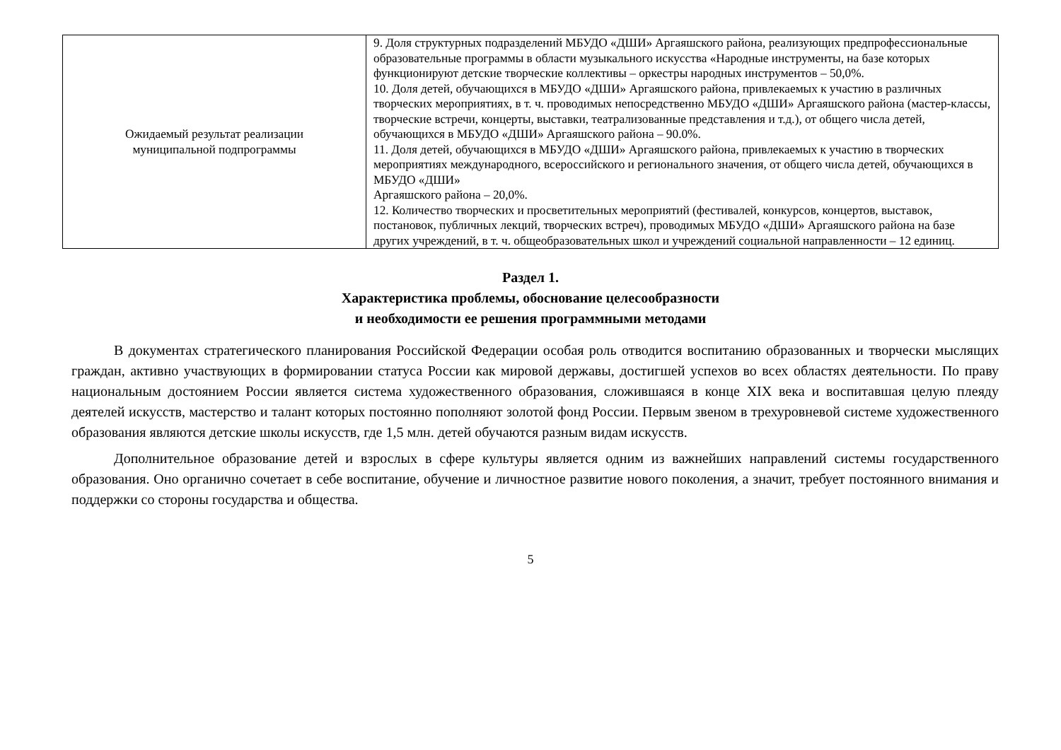| Ожидаемый результат реализации муниципальной подпрограммы | 9. Доля структурных подразделений МБУДО «ДШИ» Аргаяшского района, реализующих предпрофессиональные образовательные программы в области музыкального искусства «Народные инструменты, на базе которых функционируют детские творческие коллективы – оркестры народных инструментов – 50,0%. 10. Доля детей, обучающихся в МБУДО «ДШИ» Аргаяшского района, привлекаемых к участию в различных творческих мероприятиях, в т. ч. проводимых непосредственно МБУДО «ДШИ» Аргаяшского района (мастер-классы, творческие встречи, концерты, выставки, театрализованные представления и т.д.), от общего числа детей, обучающихся в МБУДО «ДШИ» Аргаяшского района – 90.0%. 11. Доля детей, обучающихся в МБУДО «ДШИ» Аргаяшского района, привлекаемых к участию в творческих мероприятиях международного, всероссийского и регионального значения, от общего числа детей, обучающихся в МБУДО «ДШИ» Аргаяшского района – 20,0%. 12. Количество творческих и просветительных мероприятий (фестивалей, конкурсов, концертов, выставок, постановок, публичных лекций, творческих встреч), проводимых МБУДО «ДШИ» Аргаяшского района на базе других учреждений, в т. ч. общеобразовательных школ и учреждений социальной направленности – 12 единиц. |
Раздел 1.
Характеристика проблемы, обоснование целесообразности
и необходимости ее решения программными методами
В документах стратегического планирования Российской Федерации особая роль отводится воспитанию образованных и творчески мыслящих граждан, активно участвующих в формировании статуса России как мировой державы, достигшей успехов во всех областях деятельности. По праву национальным достоянием России является система художественного образования, сложившаяся в конце XIX века и воспитавшая целую плеяду деятелей искусств, мастерство и талант которых постоянно пополняют золотой фонд России. Первым звеном в трехуровневой системе художественного образования являются детские школы искусств, где 1,5 млн. детей обучаются разным видам искусств.
Дополнительное образование детей и взрослых в сфере культуры является одним из важнейших направлений системы государственного образования. Оно органично сочетает в себе воспитание, обучение и личностное развитие нового поколения, а значит, требует постоянного внимания и поддержки со стороны государства и общества.
5